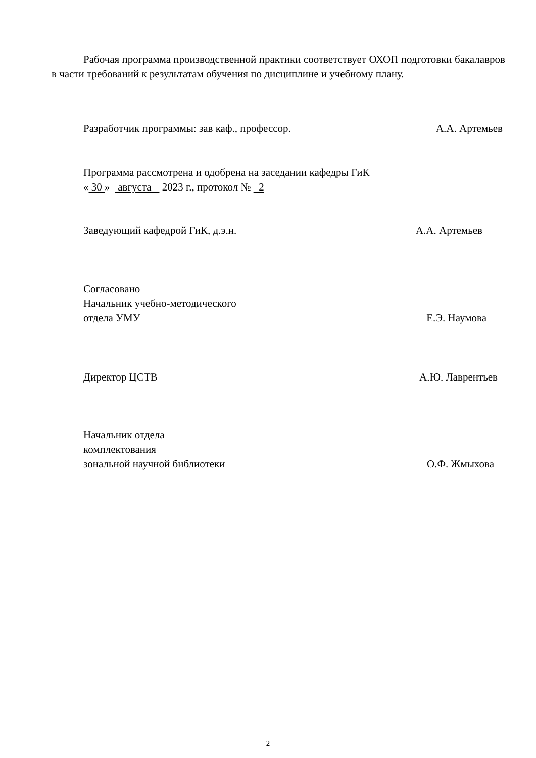Рабочая программа производственной практики соответствует ОХОП подготовки бакалавров в части требований к результатам обучения по дисциплине и учебному плану.
Разработчик программы: зав каф., профессор. А.А. Артемьев
Программа рассмотрена и одобрена на заседании кафедры ГиК
« 30 » августа 2023 г., протокол № 2
Заведующий кафедрой ГиК, д.э.н. А.А. Артемьев
Согласовано
Начальник учебно-методического
отдела УМУ Е.Э. Наумова
Директор ЦСТВ А.Ю. Лаврентьев
Начальник отдела
комплектования
зональной научной библиотеки О.Ф. Жмыхова
2